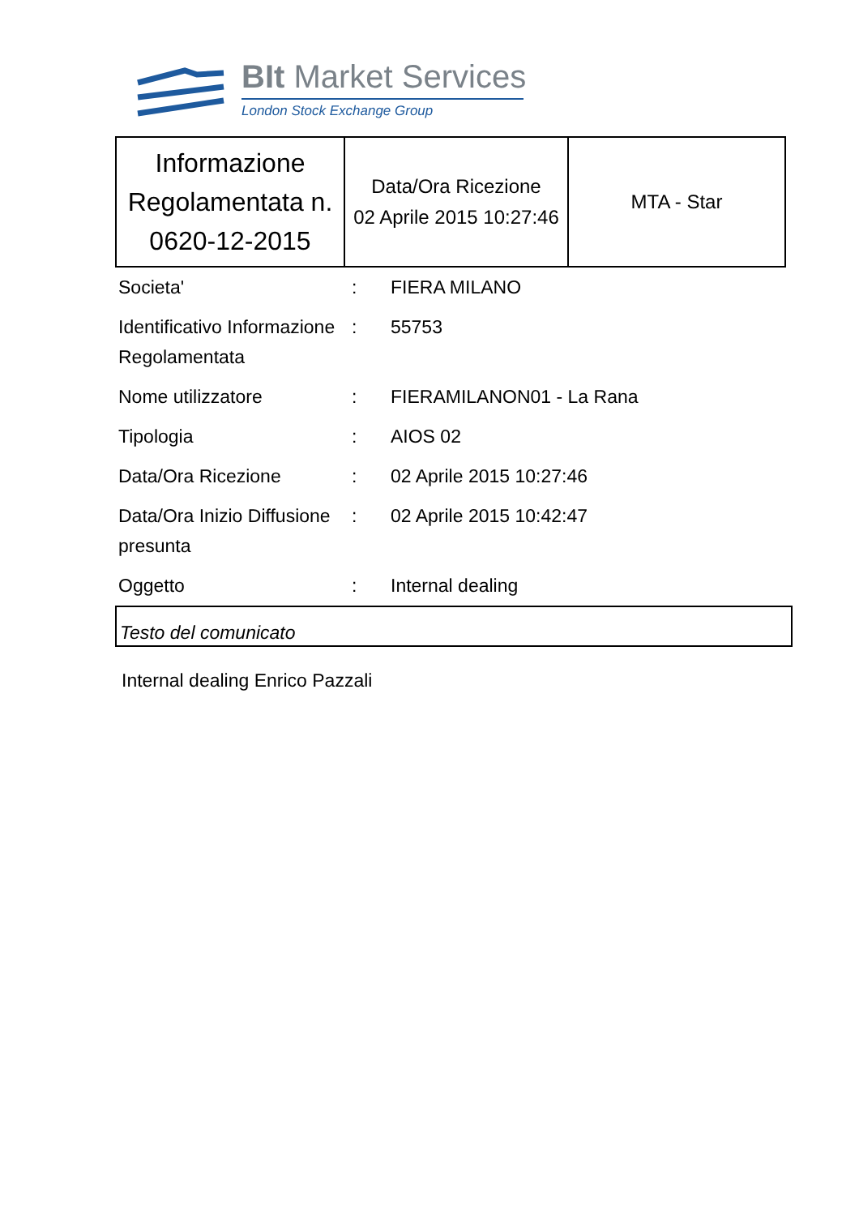BIt Market Services
London Stock Exchange Group
| Informazione Regolamentata n. 0620-12-2015 | Data/Ora Ricezione 02 Aprile 2015 10:27:46 | MTA - Star |
| Societa' | : | FIERA MILANO |
| Identificativo Informazione Regolamentata | : | 55753 |
| Nome utilizzatore | : | FIERAMILANON01 - La Rana |
| Tipologia | : | AIOS 02 |
| Data/Ora Ricezione | : | 02 Aprile 2015 10:27:46 |
| Data/Ora Inizio Diffusione presunta | : | 02 Aprile 2015 10:42:47 |
| Oggetto | : | Internal dealing |
Testo del comunicato
Internal dealing Enrico Pazzali